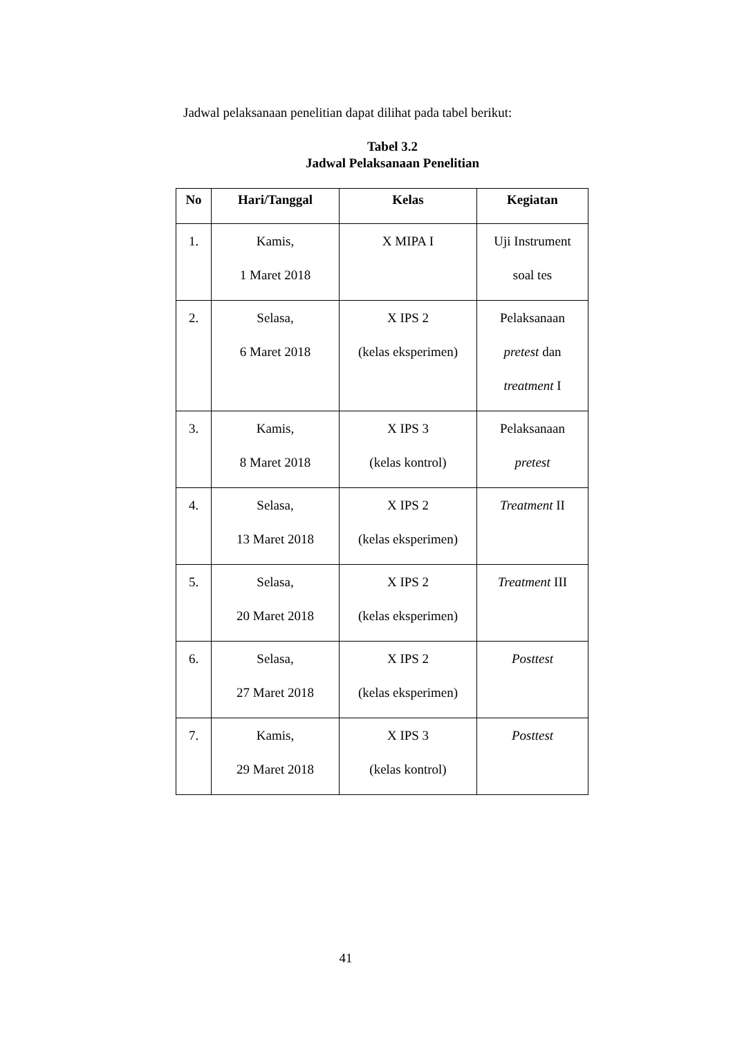Jadwal pelaksanaan penelitian dapat dilihat pada tabel berikut:
Tabel 3.2
Jadwal Pelaksanaan Penelitian
| No | Hari/Tanggal | Kelas | Kegiatan |
| --- | --- | --- | --- |
| 1. | Kamis, 1 Maret 2018 | X MIPA I | Uji Instrument soal tes |
| 2. | Selasa, 6 Maret 2018 | X IPS 2 (kelas eksperimen) | Pelaksanaan pretest dan treatment I |
| 3. | Kamis, 8 Maret 2018 | X IPS 3 (kelas kontrol) | Pelaksanaan pretest |
| 4. | Selasa, 13 Maret 2018 | X IPS 2 (kelas eksperimen) | Treatment II |
| 5. | Selasa, 20 Maret 2018 | X IPS 2 (kelas eksperimen) | Treatment III |
| 6. | Selasa, 27 Maret 2018 | X IPS 2 (kelas eksperimen) | Posttest |
| 7. | Kamis, 29 Maret 2018 | X IPS 3 (kelas kontrol) | Posttest |
41